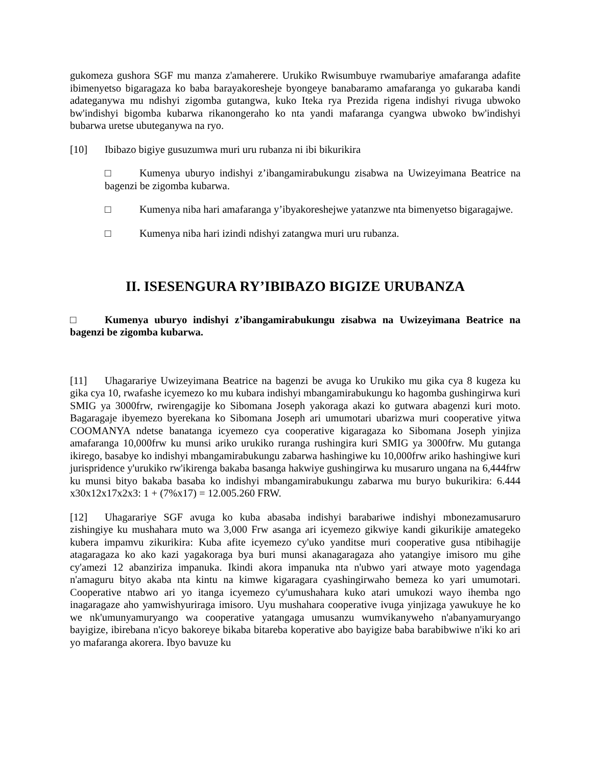gukomeza gushora SGF mu manza z'amaherere. Urukiko Rwisumbuye rwamubariye amafaranga adafite ibimenyetso bigaragaza ko baba barayakoresheje byongeye banabaramo amafaranga yo gukaraba kandi adateganywa mu ndishyi zigomba gutangwa, kuko Iteka rya Prezida rigena indishyi rivuga ubwoko bw'indishyi bigomba kubarwa rikanongeraho ko nta yandi mafaranga cyangwa ubwoko bw'indishyi bubarwa uretse ubuteganywa na ryo.
[10] Ibibazo bigiye gusuzumwa muri uru rubanza ni ibi bikurikira
□ Kumenya uburyo indishyi z’ibangamirabukungu zisabwa na Uwizeyimana Beatrice na bagenzi be zigomba kubarwa.
□ Kumenya niba hari amafaranga y’ibyakoreshejwe yatanzwe nta bimenyetso bigaragajwe.
□ Kumenya niba hari izindi ndishyi zatangwa muri uru rubanza.
II. ISESENGURA RY’IBIBAZO BIGIZE URUBANZA
□ Kumenya uburyo indishyi z’ibangamirabukungu zisabwa na Uwizeyimana Beatrice na bagenzi be zigomba kubarwa.
[11] Uhagarariye Uwizeyimana Beatrice na bagenzi be avuga ko Urukiko mu gika cya 8 kugeza ku gika cya 10, rwafashe icyemezo ko mu kubara indishyi mbangamirabukungu ko hagomba gushingirwa kuri SMIG ya 3000frw, rwirengagije ko Sibomana Joseph yakoraga akazi ko gutwara abagenzi kuri moto. Bagaragaje ibyemezo byerekana ko Sibomana Joseph ari umumotari ubarizwa muri cooperative yitwa COOMANYA ndetse banatanga icyemezo cya cooperative kigaragaza ko Sibomana Joseph yinjiza amafaranga 10,000frw ku munsi ariko urukiko ruranga rushingira kuri SMIG ya 3000frw. Mu gutanga ikirego, basabye ko indishyi mbangamirabukungu zabarwa hashingiwe ku 10,000frw ariko hashingiwe kuri jurispridence y'urukiko rw'ikirenga bakaba basanga hakwiye gushingirwa ku musaruro ungana na 6,444frw ku munsi bityo bakaba basaba ko indishyi mbangamirabukungu zabarwa mu buryo bukurikira: 6.444 x30x12x17x2x3: 1 + (7%x17) = 12.005.260 FRW.
[12] Uhagarariye SGF avuga ko kuba abasaba indishyi barabariwe indishyi mbonezamusaruro zishingiye ku mushahara muto wa 3,000 Frw asanga ari icyemezo gikwiye kandi gikurikije amategeko kubera impamvu zikurikira: Kuba afite icyemezo cy'uko yanditse muri cooperative gusa ntibihagije atagaragaza ko ako kazi yagakoraga bya buri munsi akanagaragaza aho yatangiye imisoro mu gihe cy'amezi 12 abanziriza impanuka. Ikindi akora impanuka nta n'ubwo yari atwaye moto yagendaga n'amaguru bityo akaba nta kintu na kimwe kigaragara cyashingirwaho bemeza ko yari umumotari. Cooperative ntabwo ari yo itanga icyemezo cy'umushahara kuko atari umukozi wayo ihemba ngo inagaragaze aho yamwishyuriraga imisoro. Uyu mushahara cooperative ivuga yinjizaga yawukuye he ko we nk'umunyamuryango wa cooperative yatangaga umusanzu wumvikanyweho n'abanyamuryango bayigize, ibirebana n'icyo bakoreye bikaba bitareba koperative abo bayigize baba barabibwiwe n'iki ko ari yo mafaranga akorera. Ibyo bavuze ku